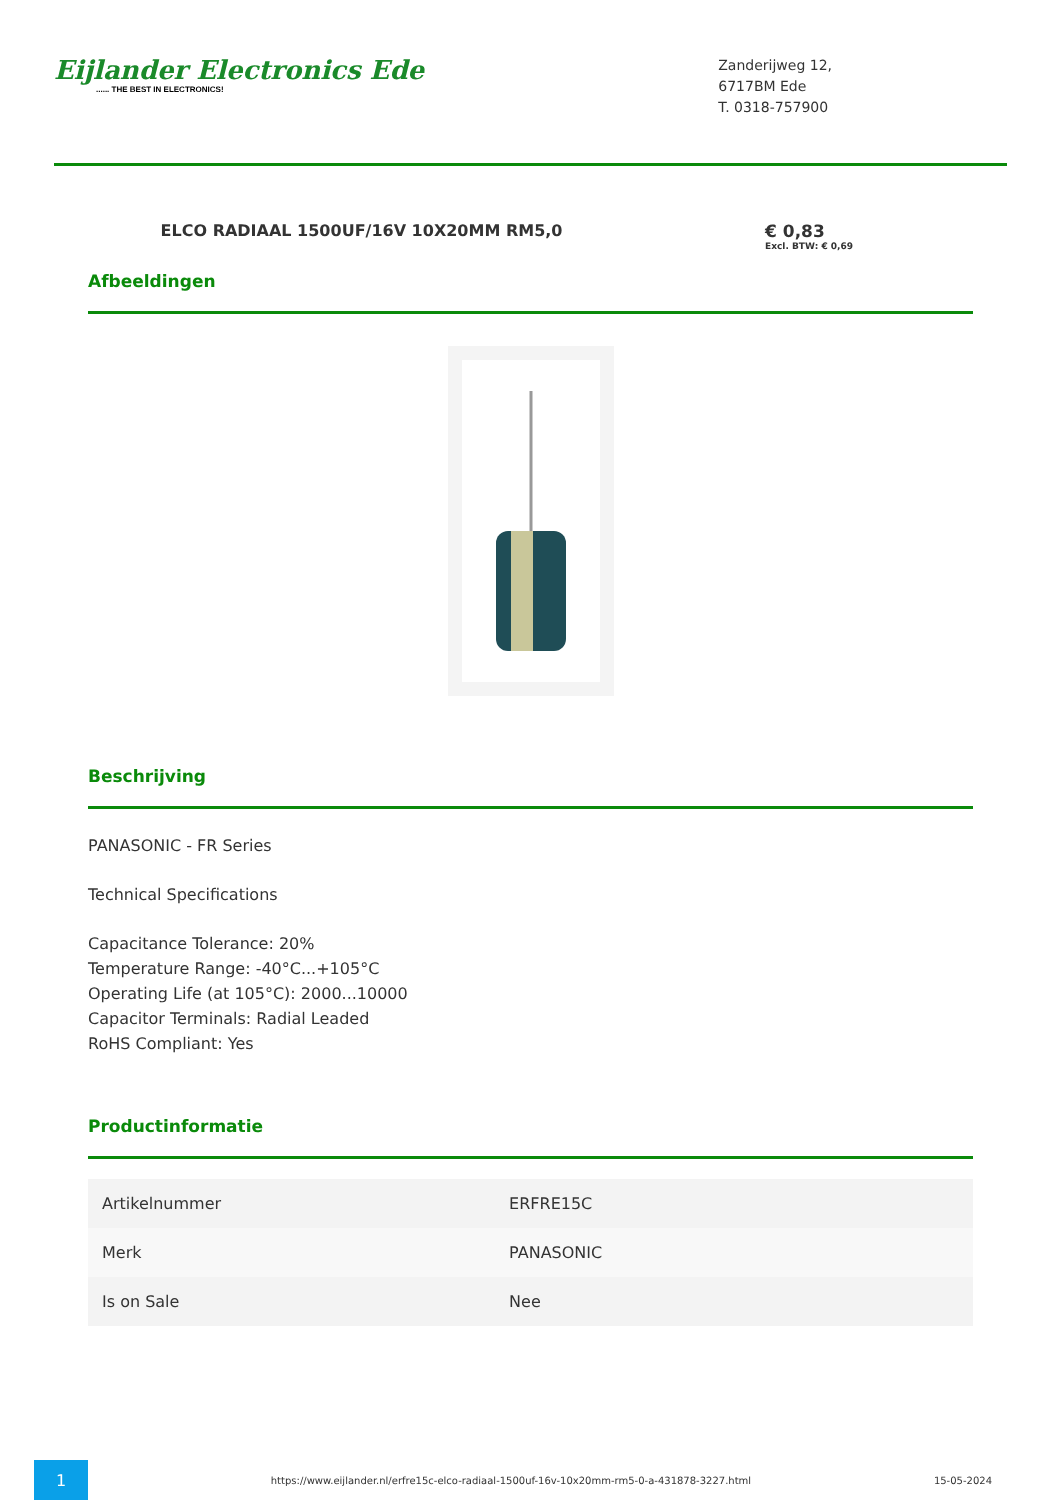Eijlander Electronics Ede...... THE BEST IN ELECTRONICS!
Zanderijweg 12,
6717BM Ede
T. 0318-757900
ELCO RADIAAL 1500UF/16V 10X20MM RM5,0
€ 0,83
Excl. BTW: € 0,69
Afbeeldingen
Beschrijving
PANASONIC - FR Series
Technical Specifications
Capacitance Tolerance: 20%
Temperature Range: -40°C...+105°C
Operating Life (at 105°C): 2000...10000
Capacitor Terminals: Radial Leaded
RoHS Compliant: Yes
Productinformatie
| Artikelnummer | ERFRE15C |
| Merk | PANASONIC |
| Is on Sale | Nee |
1
https://www.eijlander.nl/erfre15c-elco-radiaal-1500uf-16v-10x20mm-rm5-0-a-431878-3227.html
15-05-2024